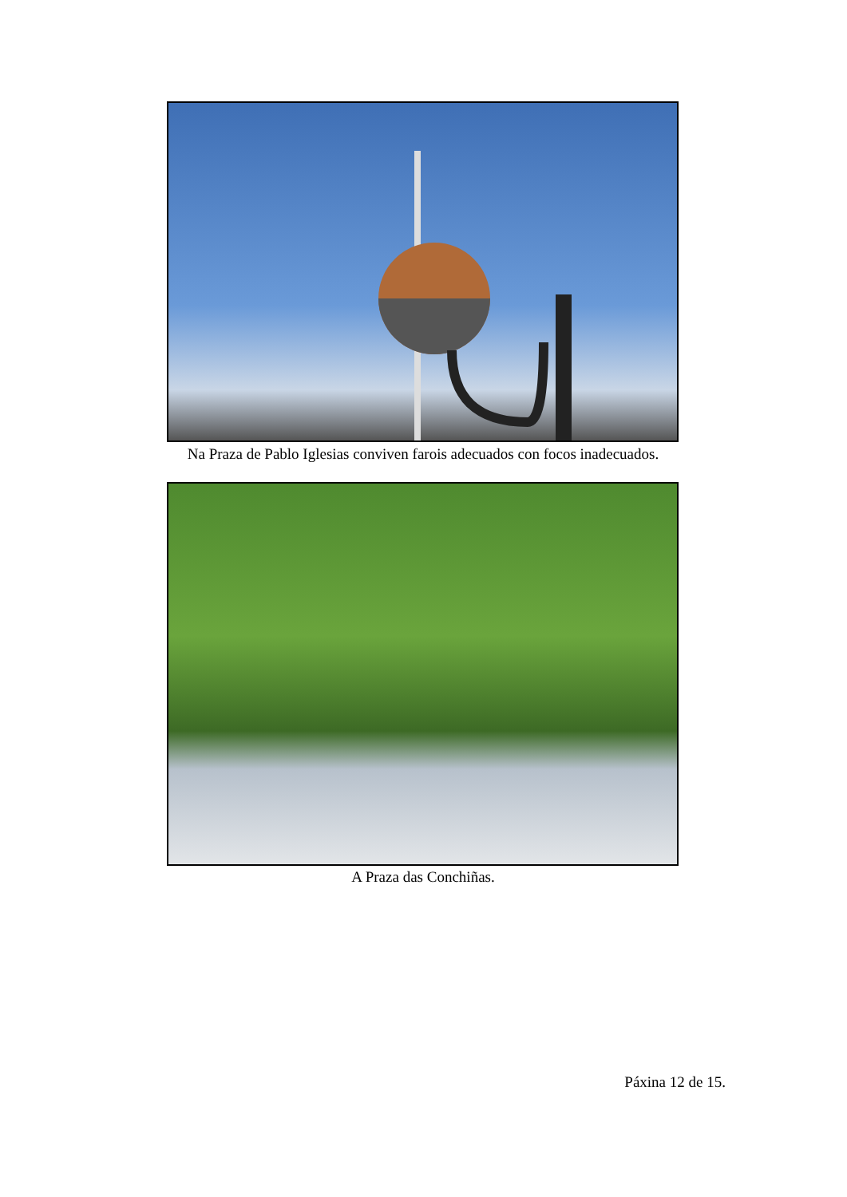Na Praza de Pablo Iglesias conviven farois adecuados con focos inadecuados.
A Praza das Conchiñas.
Páxina 12 de 15.